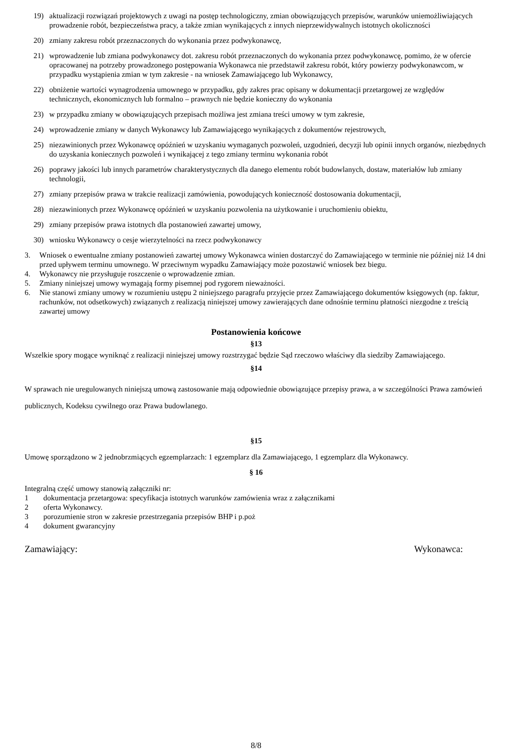19) aktualizacji rozwiązań projektowych z uwagi na postęp technologiczny, zmian obowiązujących przepisów, warunków uniemożliwiających prowadzenie robót, bezpieczeństwa pracy, a także zmian wynikających z innych nieprzewidywalnych istotnych okoliczności
20) zmiany zakresu robót przeznaczonych do wykonania przez podwykonawcę,
21) wprowadzenie lub zmiana podwykonawcy dot. zakresu robót przeznaczonych do wykonania przez podwykonawcę, pomimo, że w ofercie opracowanej na potrzeby prowadzonego postępowania Wykonawca nie przedstawił zakresu robót, który powierzy podwykonawcom, w przypadku wystąpienia zmian w tym zakresie - na wniosek Zamawiającego lub Wykonawcy,
22) obniżenie wartości wynagrodzenia umownego w przypadku, gdy zakres prac opisany w dokumentacji przetargowej ze względów technicznych, ekonomicznych lub formalno – prawnych nie będzie konieczny do wykonania
23) w przypadku zmiany w obowiązujących przepisach możliwa jest zmiana treści umowy w tym zakresie,
24) wprowadzenie zmiany w danych Wykonawcy lub Zamawiającego wynikających z dokumentów rejestrowych,
25) niezawinionych przez Wykonawcę opóźnień w uzyskaniu wymaganych pozwoleń, uzgodnień, decyzji lub opinii innych organów, niezbędnych do uzyskania koniecznych pozwoleń i wynikającej z tego zmiany terminu wykonania robót
26) poprawy jakości lub innych parametrów charakterystycznych dla danego elementu robót budowlanych, dostaw, materiałów lub zmiany technologii,
27) zmiany przepisów prawa w trakcie realizacji zamówienia, powodujących konieczność dostosowania dokumentacji,
28) niezawinionych przez Wykonawcę opóźnień w uzyskaniu pozwolenia na użytkowanie i uruchomieniu obiektu,
29) zmiany przepisów prawa istotnych dla postanowień zawartej umowy,
30) wniosku Wykonawcy o cesje wierzytelności na rzecz podwykonawcy
3. Wniosek o ewentualne zmiany postanowień zawartej umowy Wykonawca winien dostarczyć do Zamawiającego w terminie nie później niż 14 dni przed upływem terminu umownego. W przeciwnym wypadku Zamawiający może pozostawić wniosek bez biegu.
4. Wykonawcy nie przysługuje roszczenie o wprowadzenie zmian.
5. Zmiany niniejszej umowy wymagają formy pisemnej pod rygorem nieważności.
6. Nie stanowi zmiany umowy w rozumieniu ustępu 2 niniejszego paragrafu przyjęcie przez Zamawiającego dokumentów księgowych (np. faktur, rachunków, not odsetkowych) związanych z realizacją niniejszej umowy zawierających dane odnośnie terminu płatności niezgodne z treścią zawartej umowy
Postanowienia końcowe
§13
Wszelkie spory mogące wyniknąć z realizacji niniejszej umowy rozstrzygać będzie Sąd rzeczowo właściwy dla siedziby Zamawiającego.
§14
W sprawach nie uregulowanych niniejszą umową zastosowanie mają odpowiednie obowiązujące przepisy prawa, a w szczególności Prawa zamówień publicznych, Kodeksu cywilnego oraz Prawa budowlanego.
§15
Umowę sporządzono w 2 jednobrzmiących egzemplarzach: 1 egzemplarz dla Zamawiającego, 1 egzemplarz dla Wykonawcy.
§ 16
Integralną część umowy stanowią załączniki nr:
1 dokumentacja przetargowa: specyfikacja istotnych warunków zamówienia wraz z załącznikami
2 oferta Wykonawcy.
3 porozumienie stron w zakresie przestrzegania przepisów BHP i p.poż
4 dokument gwarancyjny
Zamawiający: Wykonawca:
8/8